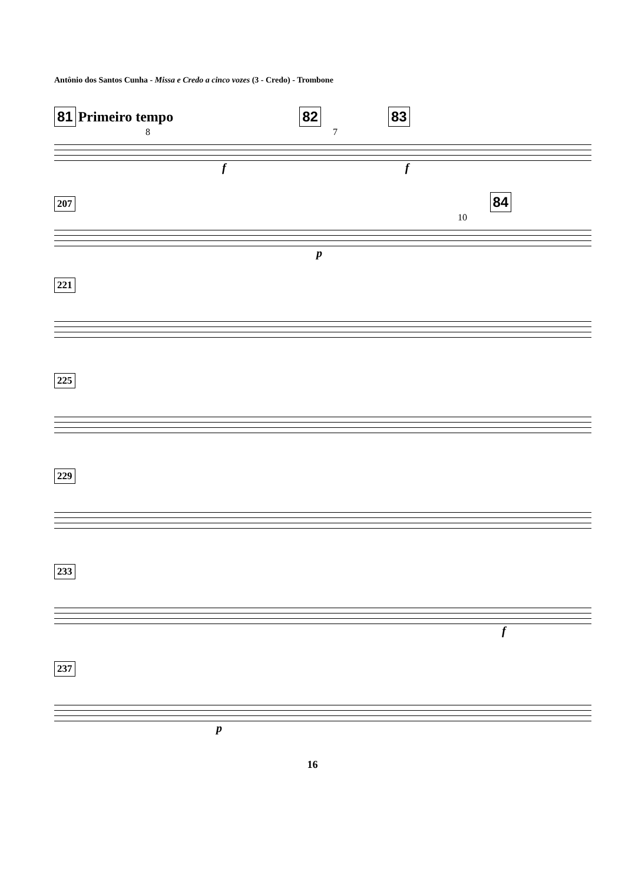Antônio dos Santos Cunha - Missa e Credo a cinco vozes (3 - Credo) - Trombone
81 Primeiro tempo 82 83
8 7
f f
207 84
10
p
221
225
229
233
f
237
p
16